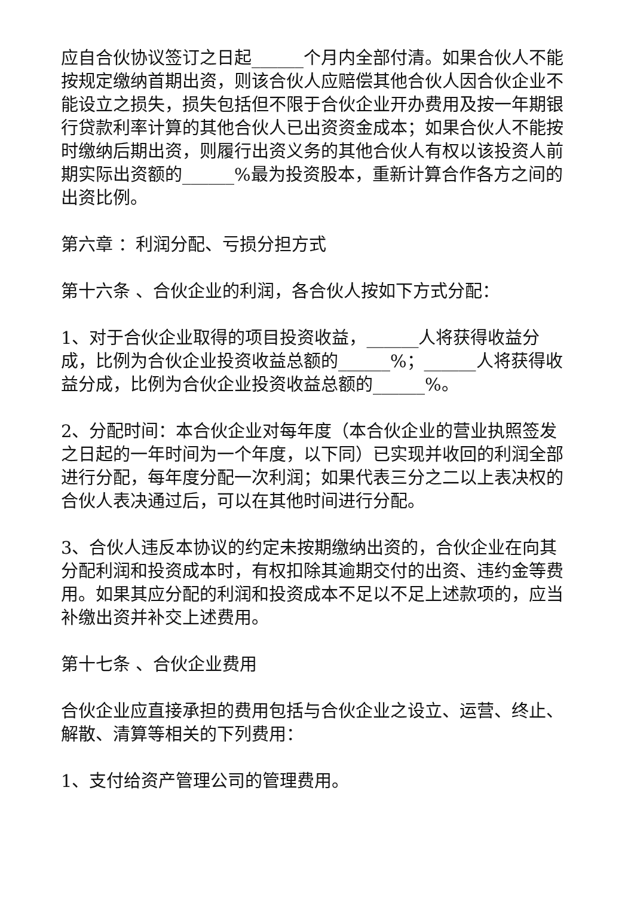应自合伙协议签订之日起______个月内全部付清。如果合伙人不能按规定缴纳首期出资，则该合伙人应赔偿其他合伙人因合伙企业不能设立之损失，损失包括但不限于合伙企业开办费用及按一年期银行贷款利率计算的其他合伙人已出资资金成本；如果合伙人不能按时缴纳后期出资，则履行出资义务的其他合伙人有权以该投资人前期实际出资额的______%最为投资股本，重新计算合作各方之间的出资比例。
第六章 ：利润分配、亏损分担方式
第十六条 、合伙企业的利润，各合伙人按如下方式分配：
1、对于合伙企业取得的项目投资收益，______人将获得收益分成，比例为合伙企业投资收益总额的______%；______人将获得收益分成，比例为合伙企业投资收益总额的______%。
2、分配时间：本合伙企业对每年度（本合伙企业的营业执照签发之日起的一年时间为一个年度，以下同）已实现并收回的利润全部进行分配，每年度分配一次利润；如果代表三分之二以上表决权的合伙人表决通过后，可以在其他时间进行分配。
3、合伙人违反本协议的约定未按期缴纳出资的，合伙企业在向其分配利润和投资成本时，有权扣除其逾期交付的出资、违约金等费用。如果其应分配的利润和投资成本不足以不足上述款项的，应当补缴出资并补交上述费用。
第十七条 、合伙企业费用
合伙企业应直接承担的费用包括与合伙企业之设立、运营、终止、解散、清算等相关的下列费用：
1、支付给资产管理公司的管理费用。